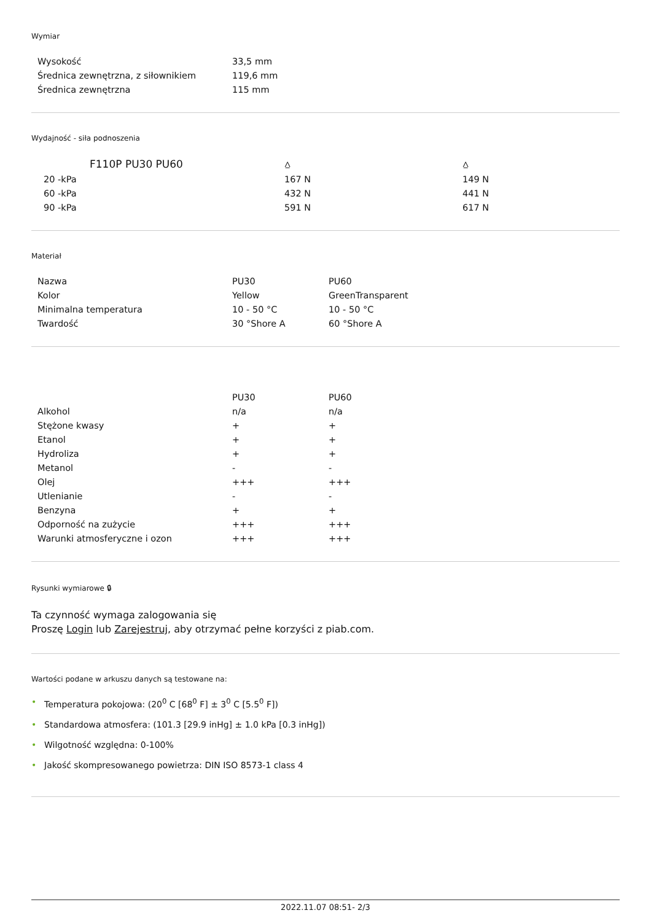Wymiar
| Wysokość | 33,5 mm |
| Średnica zewnętrzna, z siłownikiem | 119,6 mm |
| Średnica zewnętrzna | 115 mm |
Wydajność - siła podnoszenia
| F110P PU30 PU60 | ⩟ | ⩟ |
| 20 -kPa | 167 N | 149 N |
| 60 -kPa | 432 N | 441 N |
| 90 -kPa | 591 N | 617 N |
Materiał
| Nazwa | PU30 | PU60 |
| Kolor | Yellow | GreenTransparent |
| Minimalna temperatura | 10 - 50 °C | 10 - 50 °C |
| Twardość | 30 °Shore A | 60 °Shore A |
| | PU30 | PU60 |
| Alkohol | n/a | n/a |
| Stężone kwasy | + | + |
| Etanol | + | + |
| Hydroliza | + | + |
| Metanol | - | - |
| Olej | +++ | +++ |
| Utlenianie | - | - |
| Benzyna | + | + |
| Odporność na zużycie | +++ | +++ |
| Warunki atmosferyczne i ozon | +++ | +++ |
Rysunki wymiarowe 🔒︎
Ta czynność wymaga zalogowania się
Proszę Login lub Zarejestruj, aby otrzymać pełne korzyści z piab.com.
Wartości podane w arkuszu danych są testowane na:
• Temperatura pokojowa: (20<sup>0</sup> C [68<sup>0</sup> F] ± 3<sup>0</sup> C [5.5<sup>0</sup> F])
• Standardowa atmosfera: (101.3 [29.9 inHg] ± 1.0 kPa [0.3 inHg])
• Wilgotność względna: 0-100%
• Jakość skompresowanego powietrza: DIN ISO 8573-1 class 4
2022.11.07 08:51- 2/3